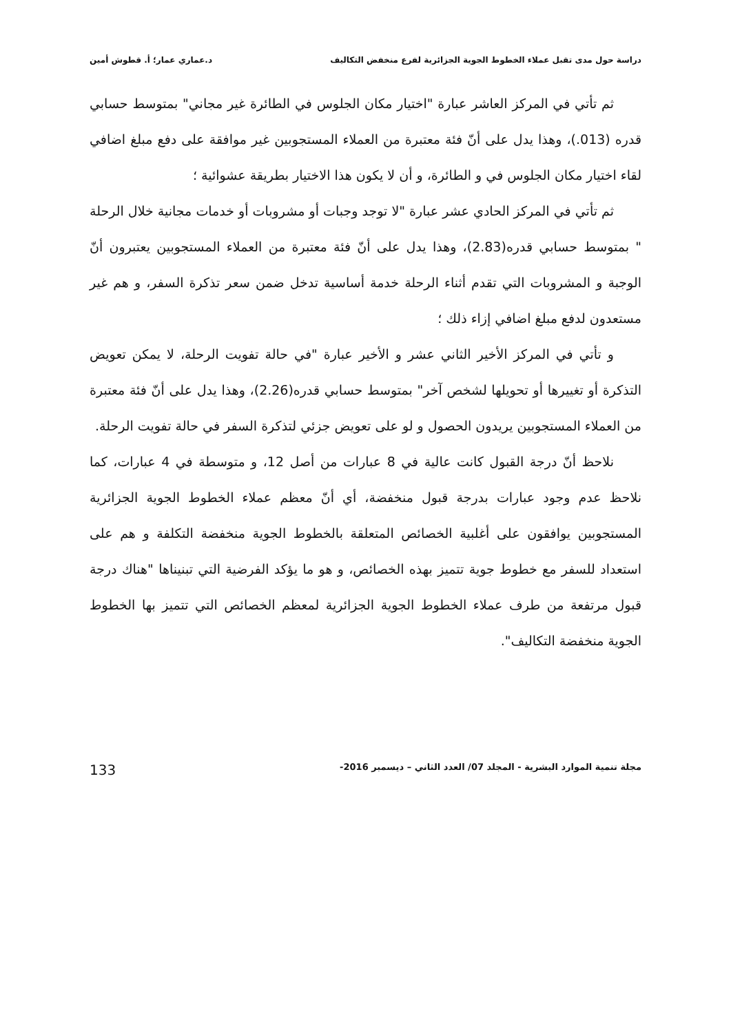دراسة حول مدى تقبل عملاء الخطوط الجوية الجزائرية لفرع منخفض التكاليف د.عماري عمار؛ أ. قطوش أمين
ثم تأتي في المركز العاشر عبارة "اختيار مكان الجلوس في الطائرة غير مجاني" بمتوسط حسابي قدره (013.)، وهذا يدل على أنّ فئة معتبرة من العملاء المستجوبين غير موافقة على دفع مبلغ اضافي لقاء اختيار مكان الجلوس في و الطائرة، و أن لا يكون هذا الاختيار بطريقة عشوائية ؛
ثم تأتي في المركز الحادي عشر عبارة "لا توجد وجبات أو مشروبات أو خدمات مجانية خلال الرحلة " بمتوسط حسابي قدره(2.83)، وهذا يدل على أنّ فئة معتبرة من العملاء المستجوبين يعتبرون أنّ الوجبة و المشروبات التي تقدم أثناء الرحلة خدمة أساسية تدخل ضمن سعر تذكرة السفر، و هم غير مستعدون لدفع مبلغ اضافي إزاء ذلك ؛
و تأتي في المركز الأخير الثاني عشر و الأخير عبارة "في حالة تفويت الرحلة، لا يمكن تعويض التذكرة أو تغييرها أو تحويلها لشخص آخر" بمتوسط حسابي قدره(2.26)، وهذا يدل على أنّ فئة معتبرة من العملاء المستجوبين يريدون الحصول و لو على تعويض جزئي لتذكرة السفر في حالة تفويت الرحلة.
نلاحظ أنّ درجة القبول كانت عالية في 8 عبارات من أصل 12، و متوسطة في 4 عبارات، كما نلاحظ عدم وجود عبارات بدرجة قبول منخفضة، أي أنّ معظم عملاء الخطوط الجوية الجزائرية المستجوبين يوافقون على أغلبية الخصائص المتعلقة بالخطوط الجوية منخفضة التكلفة و هم على استعداد للسفر مع خطوط جوية تتميز بهذه الخصائص، و هو ما يؤكد الفرضية التي تبنيناها "هناك درجة قبول مرتفعة من طرف عملاء الخطوط الجوية الجزائرية لمعظم الخصائص التي تتميز بها الخطوط الجوية منخفضة التكاليف".
مجلة تنمية الموارد البشرية - المجلد 07/ العدد الثاني – ديسمبر 2016- 133